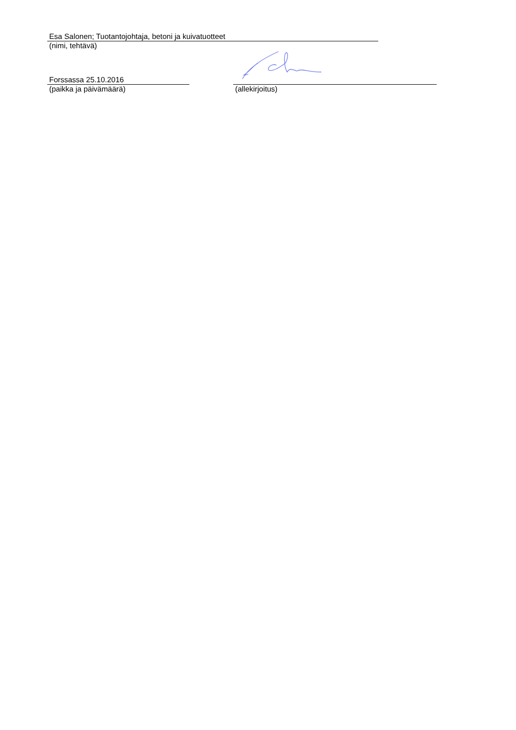Esa Salonen; Tuotantojohtaja, betoni ja kuivatuotteet
(nimi, tehtävä)
Forssassa 25.10.2016
(paikka ja päivämäärä)
(allekirjoitus)